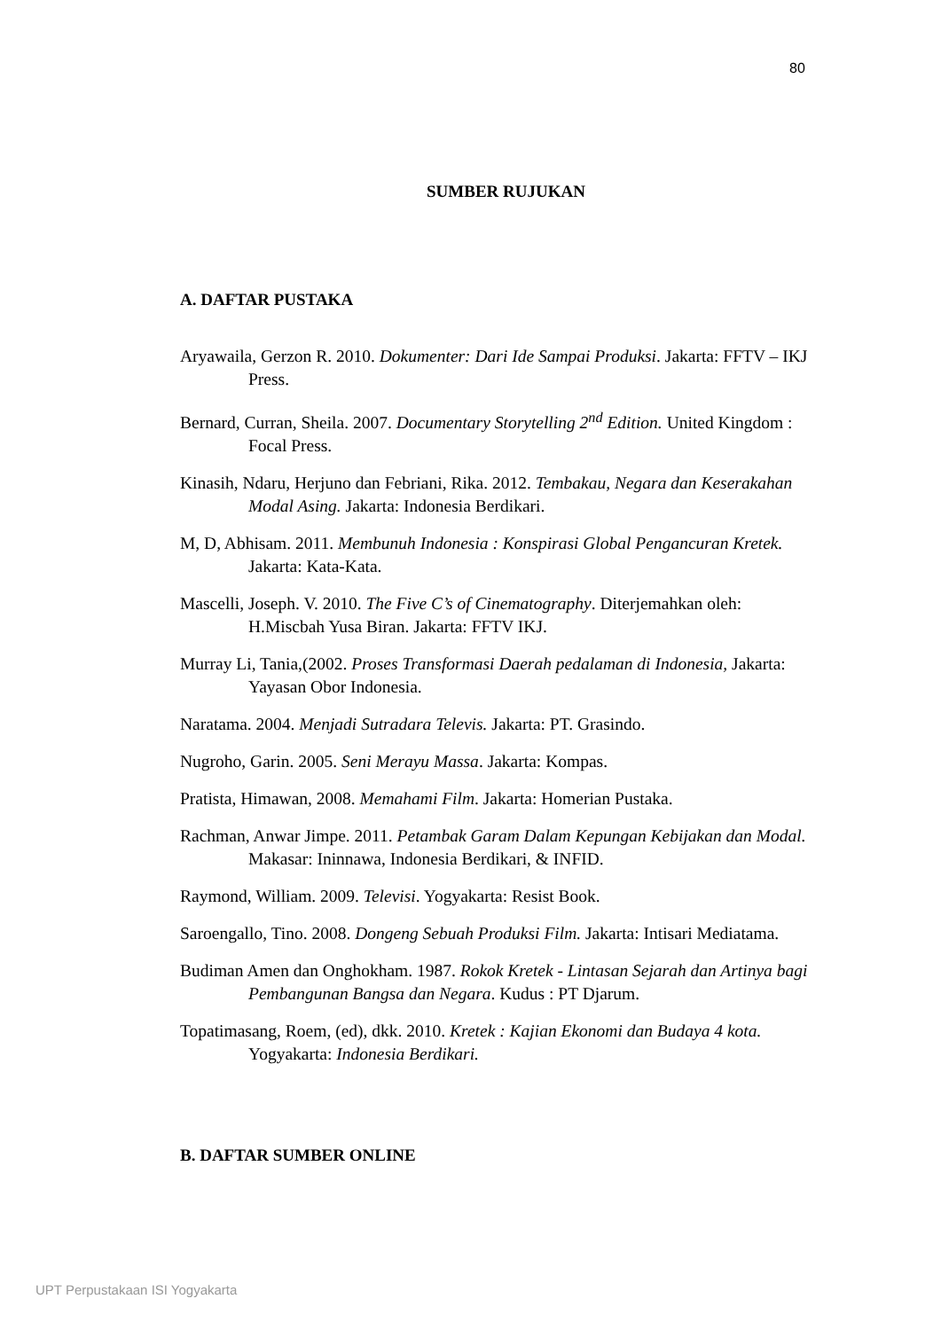80
SUMBER RUJUKAN
A. DAFTAR PUSTAKA
Aryawaila, Gerzon R. 2010. Dokumenter: Dari Ide Sampai Produksi. Jakarta: FFTV – IKJ Press.
Bernard, Curran, Sheila. 2007. Documentary Storytelling 2<sup>nd</sup> Edition. United Kingdom : Focal Press.
Kinasih, Ndaru, Herjuno dan Febriani, Rika. 2012. Tembakau, Negara dan Keserakahan Modal Asing. Jakarta: Indonesia Berdikari.
M, D, Abhisam. 2011. Membunuh Indonesia : Konspirasi Global Pengancuran Kretek. Jakarta: Kata-Kata.
Mascelli, Joseph. V. 2010. The Five C’s of Cinematography. Diterjemahkan oleh: H.Miscbah Yusa Biran. Jakarta: FFTV IKJ.
Murray Li, Tania,(2002. Proses Transformasi Daerah pedalaman di Indonesia, Jakarta: Yayasan Obor Indonesia.
Naratama. 2004. Menjadi Sutradara Televis. Jakarta: PT. Grasindo.
Nugroho, Garin. 2005. Seni Merayu Massa. Jakarta: Kompas.
Pratista, Himawan, 2008. Memahami Film. Jakarta: Homerian Pustaka.
Rachman, Anwar Jimpe. 2011. Petambak Garam Dalam Kepungan Kebijakan dan Modal. Makasar: Ininnawa, Indonesia Berdikari, & INFID.
Raymond, William. 2009. Televisi. Yogyakarta: Resist Book.
Saroengallo, Tino. 2008. Dongeng Sebuah Produksi Film. Jakarta: Intisari Mediatama.
Budiman Amen dan Onghokham. 1987. Rokok Kretek - Lintasan Sejarah dan Artinya bagi Pembangunan Bangsa dan Negara. Kudus : PT Djarum.
Topatimasang, Roem, (ed), dkk. 2010. Kretek : Kajian Ekonomi dan Budaya 4 kota. Yogyakarta: Indonesia Berdikari.
B. DAFTAR SUMBER ONLINE
UPT Perpustakaan ISI Yogyakarta